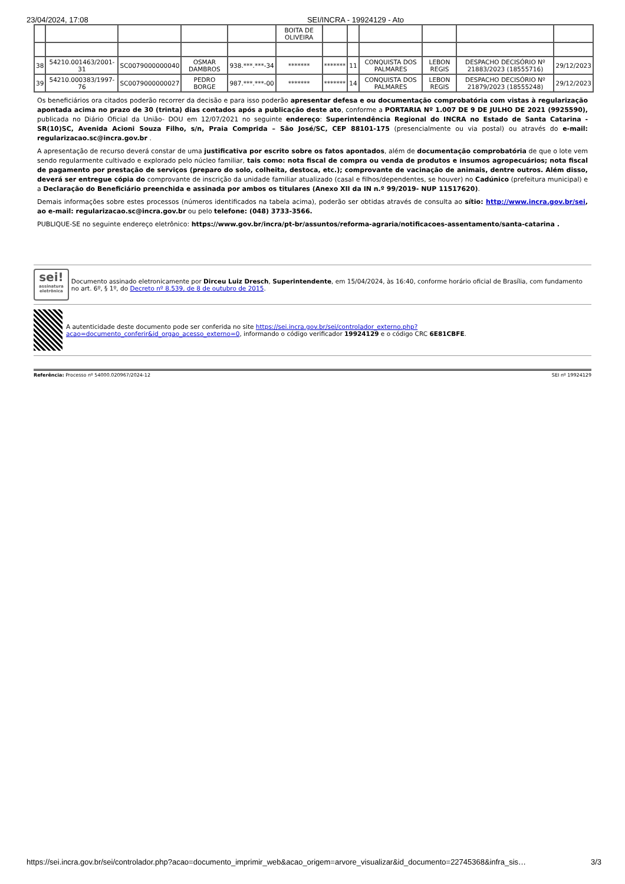23/04/2024, 17:08 SEI/INCRA - 19924129 - Ato
| | | | | | BOITA DE OLIVEIRA | | | | | | |
| 38 | 54210.001463/2001-31 | SC0079000000040 | OSMAR DAMBROS | 938.***.***-34 | ******* | ******* | 11 | CONQUISTA DOS PALMARES | LEBON REGIS | DESPACHO DECISÓRIO Nº 21883/2023 (18555716) | 29/12/2023 |
| 39 | 54210.000383/1997-76 | SC0079000000027 | PEDRO BORGE | 987.***.***-00 | ******* | ******* | 14 | CONQUISTA DOS PALMARES | LEBON REGIS | DESPACHO DECISÓRIO Nº 21879/2023 (18555248) | 29/12/2023 |
Os beneficiários ora citados poderão recorrer da decisão e para isso poderão apresentar defesa e ou documentação comprobatória com vistas à regularização apontada acima no prazo de 30 (trinta) dias contados após a publicação deste ato, conforme a PORTARIA Nº 1.007 DE 9 DE JULHO DE 2021 (9925590), publicada no Diário Oficial da União- DOU em 12/07/2021 no seguinte endereço: Superintendência Regional do INCRA no Estado de Santa Catarina - SR(10)SC, Avenida Acioni Souza Filho, s/n, Praia Comprida – São José/SC, CEP 88101-175 (presencialmente ou via postal) ou através do e-mail: regularizacao.sc@incra.gov.br .
A apresentação de recurso deverá constar de uma justificativa por escrito sobre os fatos apontados, além de documentação comprobatória de que o lote vem sendo regularmente cultivado e explorado pelo núcleo familiar, tais como: nota fiscal de compra ou venda de produtos e insumos agropecuários; nota fiscal de pagamento por prestação de serviços (preparo do solo, colheita, destoca, etc.); comprovante de vacinação de animais, dentre outros. Além disso, deverá ser entregue cópia do comprovante de inscrição da unidade familiar atualizado (casal e filhos/dependentes, se houver) no Cadúnico (prefeitura municipal) e a Declaração do Beneficiário preenchida e assinada por ambos os titulares (Anexo XII da IN n.º 99/2019- NUP 11517620).
Demais informações sobre estes processos (números identificados na tabela acima), poderão ser obtidas através de consulta ao sítio: http://www.incra.gov.br/sei, ao e-mail: regularizacao.sc@incra.gov.br ou pelo telefone: (048) 3733-3566.
PUBLIQUE-SE no seguinte endereço eletrônico: https://www.gov.br/incra/pt-br/assuntos/reforma-agraria/notificacoes-assentamento/santa-catarina .
sei!
assinatura eletrônica
Documento assinado eletronicamente por Dirceu Luiz Dresch, Superintendente, em 15/04/2024, às 16:40, conforme horário oficial de Brasília, com fundamento no art. 6º, § 1º, do Decreto nº 8.539, de 8 de outubro de 2015.
A autenticidade deste documento pode ser conferida no site https://sei.incra.gov.br/sei/controlador_externo.php?acao=documento_conferir&id_orgao_acesso_externo=0, informando o código verificador 19924129 e o código CRC 6E81CBFE.
Referência: Processo nº 54000.020967/2024-12 SEI nº 19924129
https://sei.incra.gov.br/sei/controlador.php?acao=documento_imprimir_web&acao_origem=arvore_visualizar&id_documento=22745368&infra_sis… 3/3